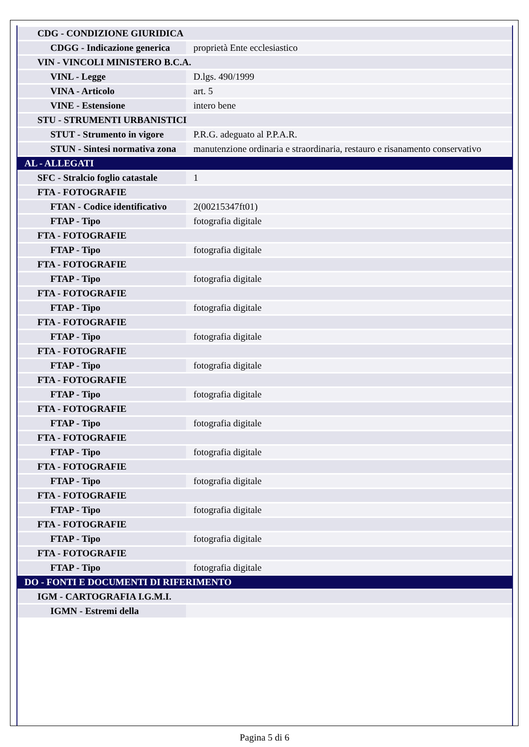| CDG - CONDIZIONE GIURIDICA | |
| CDGG - Indicazione generica | proprietà Ente ecclesiastico |
| VIN - VINCOLI MINISTERO B.C.A. | |
| VINL - Legge | D.lgs. 490/1999 |
| VINA - Articolo | art. 5 |
| VINE - Estensione | intero bene |
| STU - STRUMENTI URBANISTICI | |
| STUT - Strumento in vigore | P.R.G. adeguato al P.P.A.R. |
| STUN - Sintesi normativa zona | manutenzione ordinaria e straordinaria, restauro e risanamento conservativo |
| AL - ALLEGATI | |
| SFC - Stralcio foglio catastale | 1 |
| FTA - FOTOGRAFIE | |
| FTAN - Codice identificativo | 2(00215347ft01) |
| FTAP - Tipo | fotografia digitale |
| FTA - FOTOGRAFIE | |
| FTAP - Tipo | fotografia digitale |
| FTA - FOTOGRAFIE | |
| FTAP - Tipo | fotografia digitale |
| FTA - FOTOGRAFIE | |
| FTAP - Tipo | fotografia digitale |
| FTA - FOTOGRAFIE | |
| FTAP - Tipo | fotografia digitale |
| FTA - FOTOGRAFIE | |
| FTAP - Tipo | fotografia digitale |
| FTA - FOTOGRAFIE | |
| FTAP - Tipo | fotografia digitale |
| FTA - FOTOGRAFIE | |
| FTAP - Tipo | fotografia digitale |
| FTA - FOTOGRAFIE | |
| FTAP - Tipo | fotografia digitale |
| FTA - FOTOGRAFIE | |
| FTAP - Tipo | fotografia digitale |
| FTA - FOTOGRAFIE | |
| FTAP - Tipo | fotografia digitale |
| FTA - FOTOGRAFIE | |
| FTAP - Tipo | fotografia digitale |
| FTA - FOTOGRAFIE | |
| FTAP - Tipo | fotografia digitale |
| DO - FONTI E DOCUMENTI DI RIFERIMENTO | |
| IGM - CARTOGRAFIA I.G.M.I. | |
| IGMN - Estremi della | |
Pagina 5 di 6